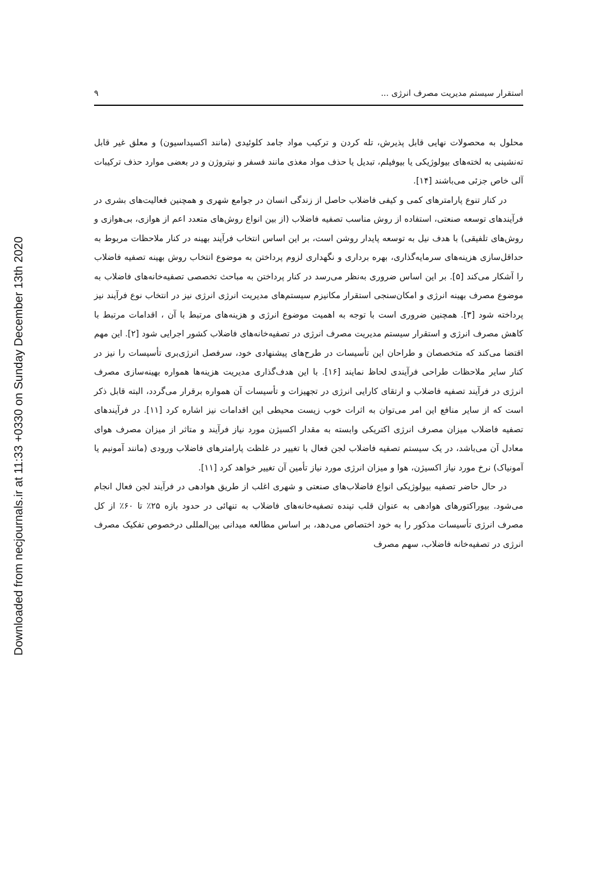Downloaded from necjournals.ir at 11:33 +0330 on Sunday December 13th 2020
استقرار سیستم مدیریت مصرف انرژی ... ۹
محلول به محصولات نهایی قابل پذیرش، تله کردن و ترکیب مواد جامد کلوئیدی (مانند اکسیداسیون) و معلق غیر قابل ته‌نشینی به لخته‌های بیولوژیکی یا بیوفیلم، تبدیل یا حذف مواد مغذی مانند فسفر و نیتروژن و در بعضی موارد حذف ترکیبات آلی خاص جزئی می‌باشند [۱۴].
در کنار تنوع پارامترهای کمی و کیفی فاضلاب حاصل از زندگی انسان در جوامع شهری و همچنین فعالیت‌های بشری در فرآیندهای توسعه صنعتی، استفاده از روش مناسب تصفیه فاضلاب (از بین انواع روش‌های متعدد اعم از هوازی، بی‌هوازی و روش‌های تلفیقی) با هدف نیل به توسعه پایدار روشن است، بر این اساس انتخاب فرآیند بهینه در کنار ملاحظات مربوط به حداقل‌سازی هزینه‌های سرمایه‌گذاری، بهره برداری و نگهداری لزوم پرداختن به موضوع انتخاب روش بهینه تصفیه فاضلاب را آشکار می‌کند [۵]. بر این اساس ضروری به‌نظر می‌رسد در کنار پرداختن به مباحث تخصصی تصفیه‌خانه‌های فاضلاب به موضوع مصرف بهینه انرژی و امکان‌سنجی استقرار مکانیزم سیستم‌های مدیریت انرژی انرژی نیز در انتخاب نوع فرآیند نیز پرداخته شود [۳]. همچنین ضروری است با توجه به اهمیت موضوع انرژی و هزینه‌های مرتبط با آن ، اقدامات مرتبط با کاهش مصرف انرژی و استقرار سیستم مدیریت مصرف انرژی در تصفیه‌خانه‌های فاضلاب کشور اجرایی شود [۲]. این مهم اقتضا می‌کند که متخصصان و طراحان این تأسیسات در طرح‌های پیشنهادی خود، سرفصل انرژی‌بری تأسیسات را نیز در کنار سایر ملاحظات طراحی فرآیندی لحاظ نمایند [۱۶]. با این هدف‌گذاری مدیریت هزینه‌ها همواره بهینه‌سازی مصرف انرژی در فرآیند تصفیه فاضلاب و ارتقای کارایی انرژی در تجهیزات و تأسیسات آن همواره برقرار می‌گردد، البته قابل ذکر است که از سایر منافع این امر می‌توان به اثرات خوب زیست محیطی این اقدامات نیز اشاره کرد [۱۱]. در فرآیندهای تصفیه فاضلاب میزان مصرف انرژی اکتریکی وابسته به مقدار اکسیژن مورد نیاز فرآیند و متاثر از میزان مصرف هوای معادل آن می‌باشد، در یک سیستم تصفیه فاضلاب لجن فعال با تغییر در غلظت پارامترهای فاضلاب ورودی (مانند آمونیم یا آمونیاک) نرخ مورد نیاز اکسیژن، هوا و میزان انرژی مورد نیاز تأمین آن تغییر خواهد کرد [۱۱].
در حال حاضر تصفیه بیولوژیکی انواع فاضلاب‌های صنعتی و شهری اغلب از طریق هوادهی در فرآیند لجن فعال انجام می‌شود. بیوراکتورهای هوادهی به عنوان قلب تپنده تصفیه‌خانه‌های فاضلاب به تنهائی در حدود بازه ۲۵٪ تا ۶۰٪ از کل مصرف انرژی تأسیسات مذکور را به خود اختصاص می‌دهد، بر اساس مطالعه میدانی بین‌المللی درخصوص تفکیک مصرف انرژی در تصفیه‌خانه فاضلاب، سهم مصرف